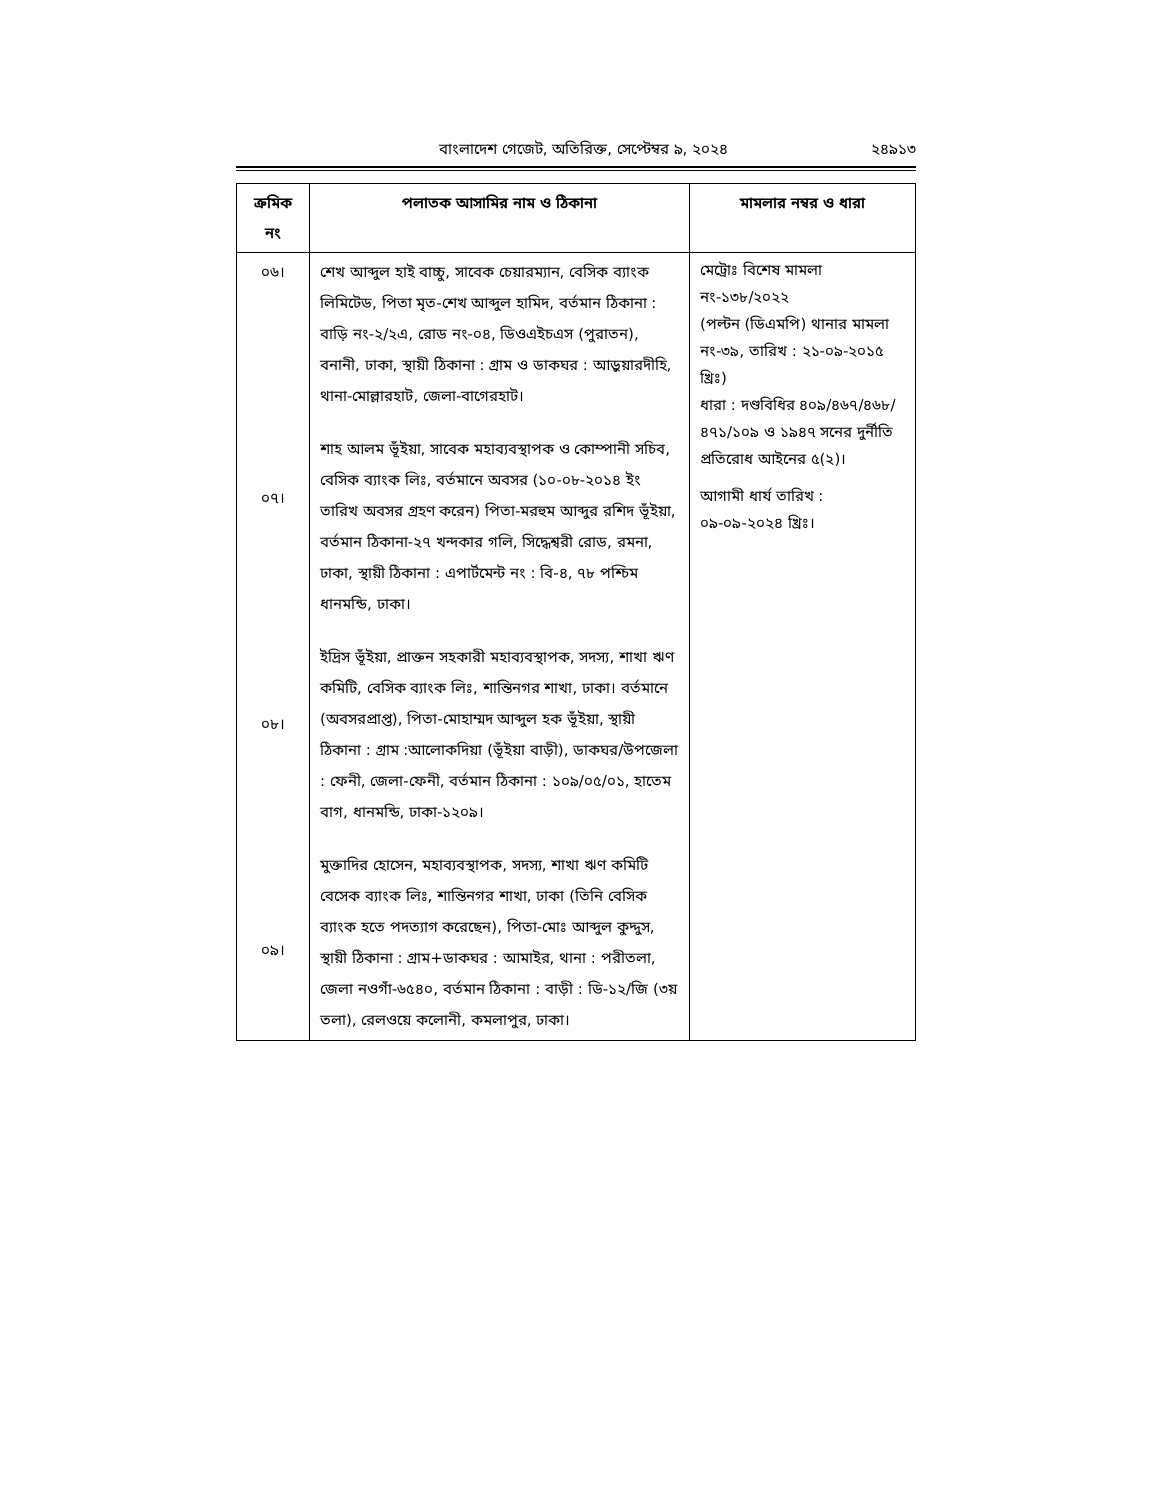বাংলাদেশ গেজেট, অতিরিক্ত, সেপ্টেম্বর ৯, ২০২৪ ২৪৯১৩
| ক্রমিক নং | পলাতক আসামির নাম ও ঠিকানা | মামলার নম্বর ও ধারা |
| --- | --- | --- |
| ০৬। ০৭। ০৮। ০৯। | শেখ আব্দুল হাই বাচ্চু, সাবেক চেয়ারম্যান, বেসিক ব্যাংক লিমিটেড, পিতা মৃত-শেখ আব্দুল হামিদ, বর্তমান ঠিকানা : বাড়ি নং-২/২এ, রোড নং-০৪, ডিওএইচএস (পুরাতন), বনানী, ঢাকা, স্থায়ী ঠিকানা : গ্রাম ও ডাকঘর : আড়ুয়ারদীহি, থানা-মোল্লারহাট, জেলা-বাগেরহাট। শাহ আলম ভূঁইয়া, সাবেক মহাব্যবস্থাপক ও কোম্পানী সচিব, বেসিক ব্যাংক লিঃ, বর্তমানে অবসর (১০-০৮-২০১৪ ইং তারিখ অবসর গ্রহণ করেন) পিতা-মরহুম আব্দুর রশিদ ভূঁইয়া, বর্তমান ঠিকানা-২৭ খন্দকার গলি, সিদ্ধেশ্বরী রোড, রমনা, ঢাকা, স্থায়ী ঠিকানা : এপার্টমেন্ট নং : বি-৪, ৭৮ পশ্চিম ধানমন্ডি, ঢাকা। ইদ্রিস ভূঁইয়া, প্রাক্তন সহকারী মহাব্যবস্থাপক, সদস্য, শাখা ঋণ কমিটি, বেসিক ব্যাংক লিঃ, শান্তিনগর শাখা, ঢাকা। বর্তমানে (অবসরপ্রাপ্ত), পিতা-মোহাম্মদ আব্দুল হক ভূঁইয়া, স্থায়ী ঠিকানা : গ্রাম :আলোকদিয়া (ভূঁইয়া বাড়ী), ডাকঘর/উপজেলা : ফেনী, জেলা-ফেনী, বর্তমান ঠিকানা : ১০৯/০৫/০১, হাতেম বাগ, ধানমন্ডি, ঢাকা-১২০৯। মুক্তাদির হোসেন, মহাব্যবস্থাপক, সদস্য, শাখা ঋণ কমিটি বেসেক ব্যাংক লিঃ, শান্তিনগর শাখা, ঢাকা (তিনি বেসিক ব্যাংক হতে পদত্যাগ করেছেন), পিতা-মোঃ আব্দুল কুদ্দুস, স্থায়ী ঠিকানা : গ্রাম+ডাকঘর : আমাইর, থানা : পরীতলা, জেলা নওগাঁ-৬৫৪০, বর্তমান ঠিকানা : বাড়ী : ডি-১২/জি (৩য় তলা), রেলওয়ে কলোনী, কমলাপুর, ঢাকা। | মেট্রোঃ বিশেষ মামলা নং-১৩৮/২০২২ (পল্টন (ডিএমপি) থানার মামলা নং-৩৯, তারিখ : ২১-০৯-২০১৫ খ্রিঃ) ধারা : দণ্ডবিধির ৪০৯/৪৬৭/৪৬৮/ ৪৭১/১০৯ ও ১৯৪৭ সনের দুর্নীতি প্রতিরোধ আইনের ৫(২)। আগামী ধার্য তারিখ : ০৯-০৯-২০২৪ খ্রিঃ। |